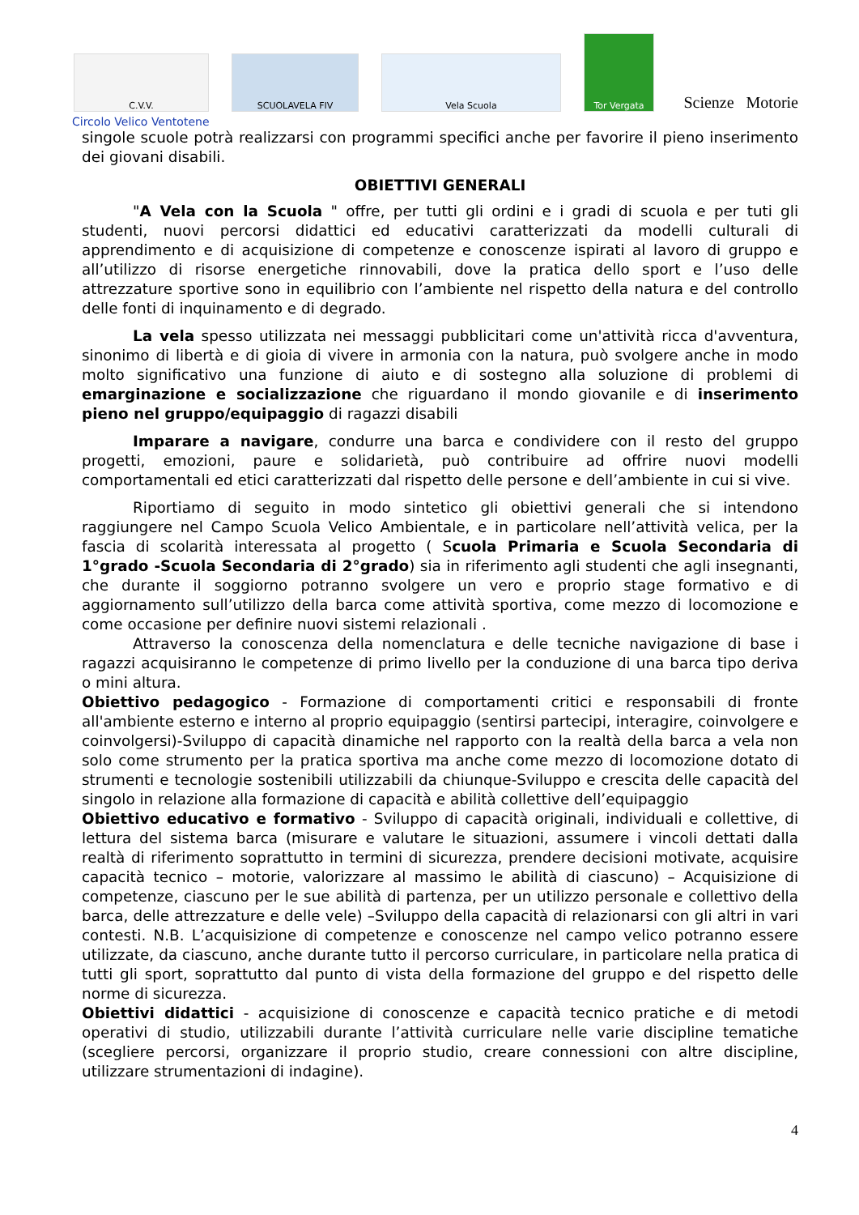C.V.V.
SCUOLAVELA FIV
Vela Scuola
Tor Vergata
Scienze Motorie
Circolo Velico Ventotene
singole scuole potrà realizzarsi con programmi specifici anche per favorire il pieno inserimento dei giovani disabili.
OBIETTIVI GENERALI
"A Vela con la Scuola " offre, per tutti gli ordini e i gradi di scuola e per tuti gli studenti, nuovi percorsi didattici ed educativi caratterizzati da modelli culturali di apprendimento e di acquisizione di competenze e conoscenze ispirati al lavoro di gruppo e all’utilizzo di risorse energetiche rinnovabili, dove la pratica dello sport e l’uso delle attrezzature sportive sono in equilibrio con l’ambiente nel rispetto della natura e del controllo delle fonti di inquinamento e di degrado.
La vela spesso utilizzata nei messaggi pubblicitari come un'attività ricca d'avventura, sinonimo di libertà e di gioia di vivere in armonia con la natura, può svolgere anche in modo molto significativo una funzione di aiuto e di sostegno alla soluzione di problemi di emarginazione e socializzazione che riguardano il mondo giovanile e di inserimento pieno nel gruppo/equipaggio di ragazzi disabili
Imparare a navigare, condurre una barca e condividere con il resto del gruppo progetti, emozioni, paure e solidarietà, può contribuire ad offrire nuovi modelli comportamentali ed etici caratterizzati dal rispetto delle persone e dell’ambiente in cui si vive.
Riportiamo di seguito in modo sintetico gli obiettivi generali che si intendono raggiungere nel Campo Scuola Velico Ambientale, e in particolare nell’attività velica, per la fascia di scolarità interessata al progetto ( Scuola Primaria e Scuola Secondaria di 1°grado -Scuola Secondaria di 2°grado) sia in riferimento agli studenti che agli insegnanti, che durante il soggiorno potranno svolgere un vero e proprio stage formativo e di aggiornamento sull’utilizzo della barca come attività sportiva, come mezzo di locomozione e come occasione per definire nuovi sistemi relazionali .
Attraverso la conoscenza della nomenclatura e delle tecniche navigazione di base i ragazzi acquisiranno le competenze di primo livello per la conduzione di una barca tipo deriva o mini altura.
Obiettivo pedagogico - Formazione di comportamenti critici e responsabili di fronte all'ambiente esterno e interno al proprio equipaggio (sentirsi partecipi, interagire, coinvolgere e coinvolgersi)-Sviluppo di capacità dinamiche nel rapporto con la realtà della barca a vela non solo come strumento per la pratica sportiva ma anche come mezzo di locomozione dotato di strumenti e tecnologie sostenibili utilizzabili da chiunque-Sviluppo e crescita delle capacità del singolo in relazione alla formazione di capacità e abilità collettive dell’equipaggio
Obiettivo educativo e formativo - Sviluppo di capacità originali, individuali e collettive, di lettura del sistema barca (misurare e valutare le situazioni, assumere i vincoli dettati dalla realtà di riferimento soprattutto in termini di sicurezza, prendere decisioni motivate, acquisire capacità tecnico – motorie, valorizzare al massimo le abilità di ciascuno) – Acquisizione di competenze, ciascuno per le sue abilità di partenza, per un utilizzo personale e collettivo della barca, delle attrezzature e delle vele) –Sviluppo della capacità di relazionarsi con gli altri in vari contesti. N.B. L’acquisizione di competenze e conoscenze nel campo velico potranno essere utilizzate, da ciascuno, anche durante tutto il percorso curriculare, in particolare nella pratica di tutti gli sport, soprattutto dal punto di vista della formazione del gruppo e del rispetto delle norme di sicurezza.
Obiettivi didattici - acquisizione di conoscenze e capacità tecnico pratiche e di metodi operativi di studio, utilizzabili durante l’attività curriculare nelle varie discipline tematiche (scegliere percorsi, organizzare il proprio studio, creare connessioni con altre discipline, utilizzare strumentazioni di indagine).
4